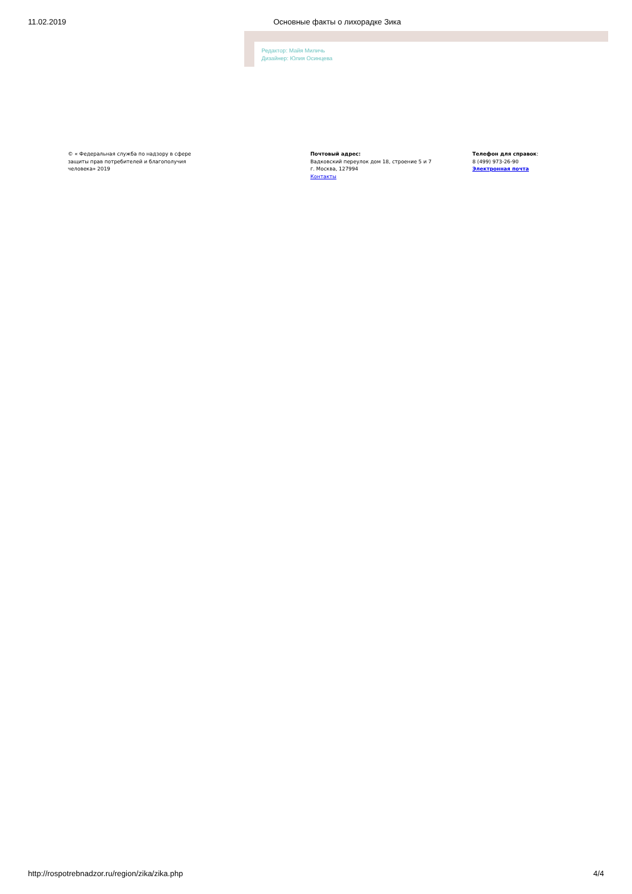11.02.2019 Основные факты о лихорадке Зика
Редактор: Майя Миличь
Дизайнер: Юлия Осинцева
© « Федеральная служба по надзору в сфере
защиты прав потребителей и благополучия
человека» 2019
Почтовый адрес:
Вадковский переулок дом 18, строение 5 и 7
г. Москва, 127994
Контакты
Телефон для справок:
8 (499) 973-26-90
Электронная почта
http://rospotrebnadzor.ru/region/zika/zika.php 4/4